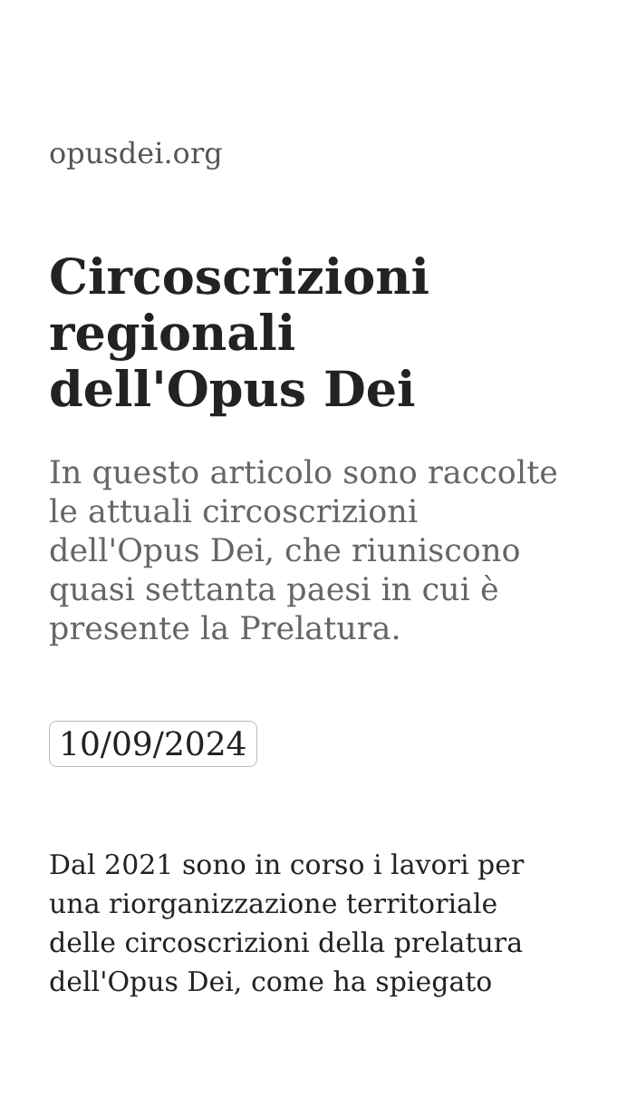opusdei.org
Circoscrizioni regionali dell'Opus Dei
In questo articolo sono raccolte le attuali circoscrizioni dell'Opus Dei, che riuniscono quasi settanta paesi in cui è presente la Prelatura.
10/09/2024
Dal 2021 sono in corso i lavori per una riorganizzazione territoriale delle circoscrizioni della prelatura dell'Opus Dei, come ha spiegato